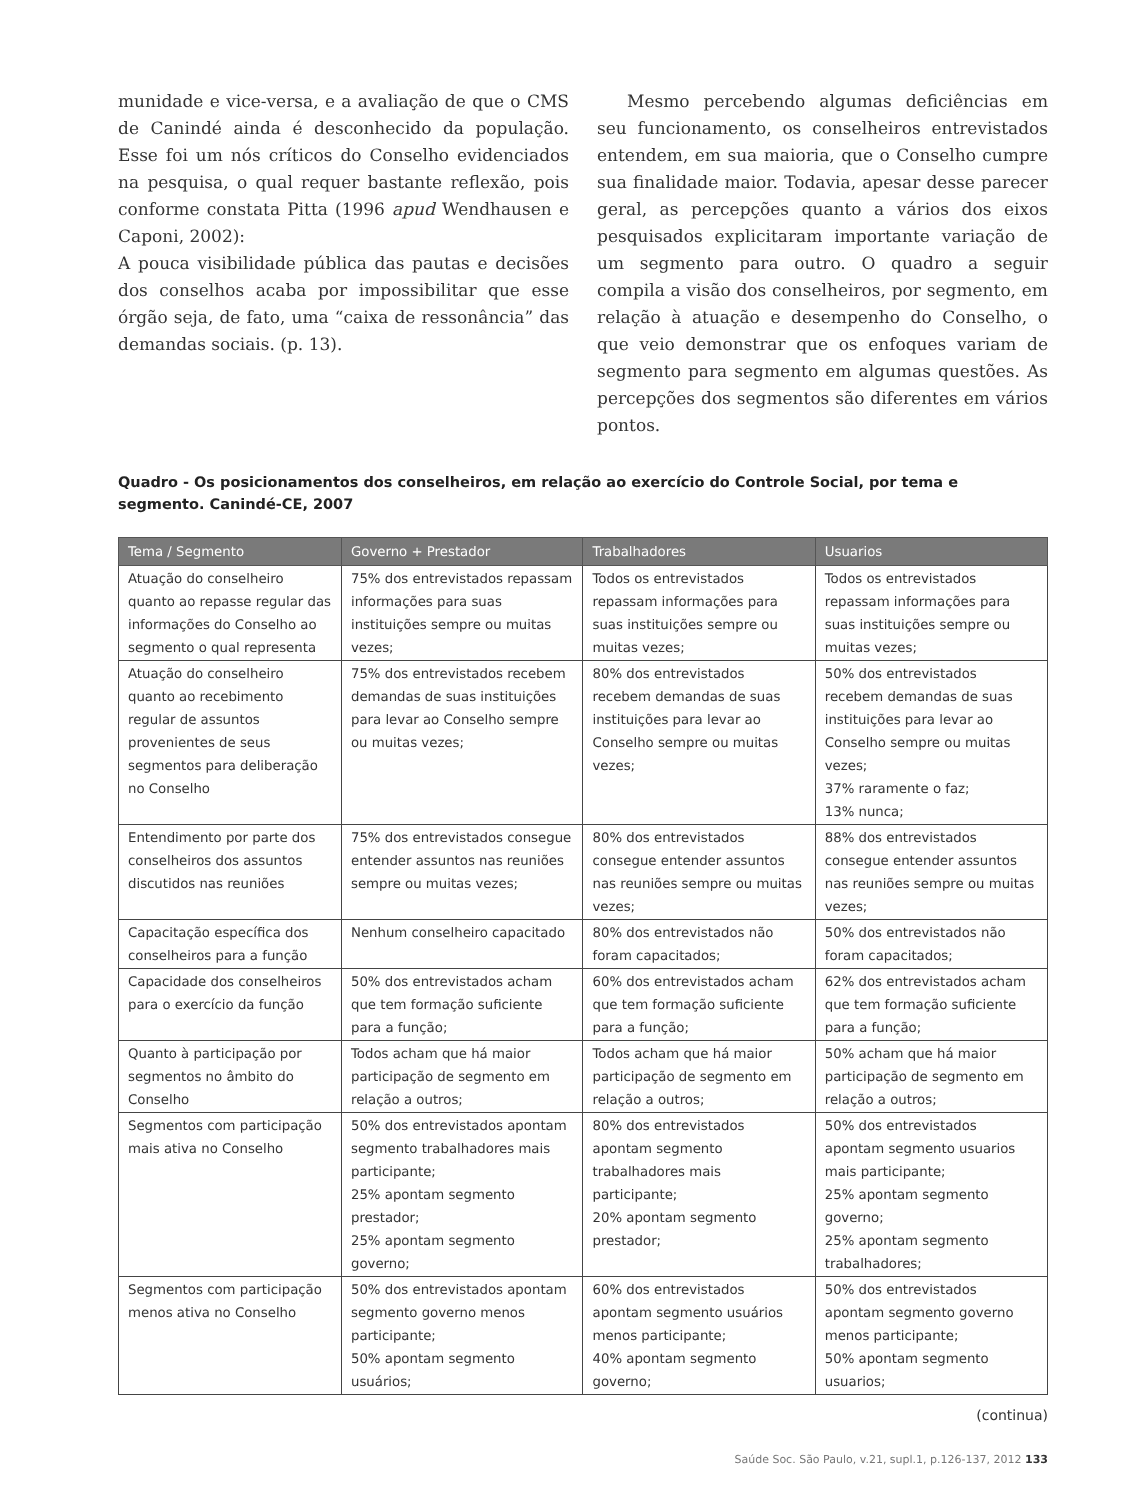munidade e vice-versa, e a avaliação de que o CMS de Canindé ainda é desconhecido da população. Esse foi um nós críticos do Conselho evidenciados na pesquisa, o qual requer bastante reflexão, pois conforme constata Pitta (1996 apud Wendhausen e Caponi, 2002):
A pouca visibilidade pública das pautas e decisões dos conselhos acaba por impossibilitar que esse órgão seja, de fato, uma “caixa de ressonância” das demandas sociais. (p. 13).
Mesmo percebendo algumas deficiências em seu funcionamento, os conselheiros entrevistados entendem, em sua maioria, que o Conselho cumpre sua finalidade maior. Todavia, apesar desse parecer geral, as percepções quanto a vários dos eixos pesquisados explicitaram importante variação de um segmento para outro. O quadro a seguir compila a visão dos conselheiros, por segmento, em relação à atuação e desempenho do Conselho, o que veio demonstrar que os enfoques variam de segmento para segmento em algumas questões. As percepções dos segmentos são diferentes em vários pontos.
Quadro - Os posicionamentos dos conselheiros, em relação ao exercício do Controle Social, por tema e segmento. Canindé-CE, 2007
| Tema / Segmento | Governo + Prestador | Trabalhadores | Usuarios |
| --- | --- | --- | --- |
| Atuação do conselheiro quanto ao repasse regular das informações do Conselho ao segmento o qual representa | 75% dos entrevistados repassam informações para suas instituições sempre ou muitas vezes; | Todos os entrevistados repassam informações para suas instituições sempre ou muitas vezes; | Todos os entrevistados repassam informações para suas instituições sempre ou muitas vezes; |
| Atuação do conselheiro quanto ao recebimento regular de assuntos provenientes de seus segmentos para deliberação no Conselho | 75% dos entrevistados recebem demandas de suas instituições para levar ao Conselho sempre ou muitas vezes; | 80% dos entrevistados recebem demandas de suas instituições para levar ao Conselho sempre ou muitas vezes; | 50% dos entrevistados recebem demandas de suas instituições para levar ao Conselho sempre ou muitas vezes; 37% raramente o faz; 13% nunca; |
| Entendimento por parte dos conselheiros dos assuntos discutidos nas reuniões | 75% dos entrevistados consegue entender assuntos nas reuniões sempre ou muitas vezes; | 80% dos entrevistados consegue entender assuntos nas reuniões sempre ou muitas vezes; | 88% dos entrevistados consegue entender assuntos nas reuniões sempre ou muitas vezes; |
| Capacitação específica dos conselheiros para a função | Nenhum conselheiro capacitado | 80% dos entrevistados não foram capacitados; | 50% dos entrevistados não foram capacitados; |
| Capacidade dos conselheiros para o exercício da função | 50% dos entrevistados acham que tem formação suficiente para a função; | 60% dos entrevistados acham que tem formação suficiente para a função; | 62% dos entrevistados acham que tem formação suficiente para a função; |
| Quanto à participação por segmentos no âmbito do Conselho | Todos acham que há maior participação de segmento em relação a outros; | Todos acham que há maior participação de segmento em relação a outros; | 50% acham que há maior participação de segmento em relação a outros; |
| Segmentos com participação mais ativa no Conselho | 50% dos entrevistados apontam segmento trabalhadores mais participante; 25% apontam segmento prestador; 25% apontam segmento governo; | 80% dos entrevistados apontam segmento trabalhadores mais participante; 20% apontam segmento prestador; | 50% dos entrevistados apontam segmento usuarios mais participante; 25% apontam segmento governo; 25% apontam segmento trabalhadores; |
| Segmentos com participação menos ativa no Conselho | 50% dos entrevistados apontam segmento governo menos participante; 50% apontam segmento usuários; | 60% dos entrevistados apontam segmento usuários menos participante; 40% apontam segmento governo; | 50% dos entrevistados apontam segmento governo menos participante; 50% apontam segmento usuarios; |
(continua)
Saúde Soc. São Paulo, v.21, supl.1, p.126-137, 2012 133